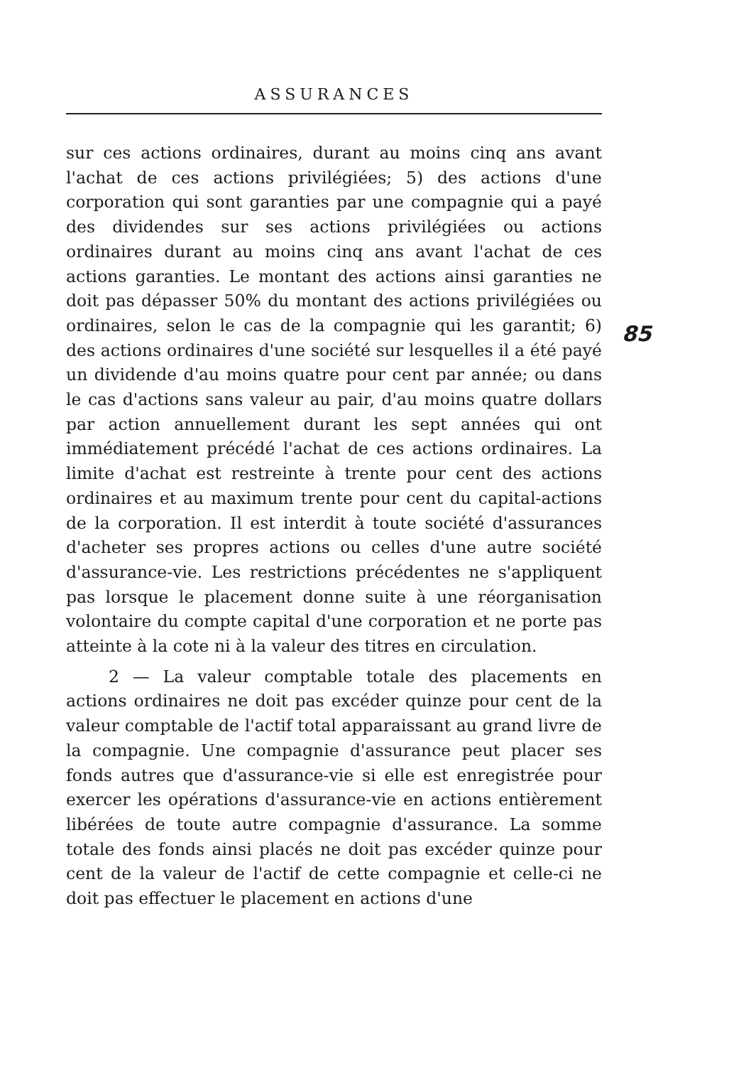ASSURANCES
85
sur ces actions ordinaires, durant au moins cinq ans avant l'achat de ces actions privilégiées; 5) des actions d'une corporation qui sont garanties par une compagnie qui a payé des dividendes sur ses actions privilégiées ou actions ordinaires durant au moins cinq ans avant l'achat de ces actions garanties. Le montant des actions ainsi garanties ne doit pas dépasser 50% du montant des actions privilégiées ou ordinaires, selon le cas de la compagnie qui les garantit; 6) des actions ordinaires d'une société sur lesquelles il a été payé un dividende d'au moins quatre pour cent par année; ou dans le cas d'actions sans valeur au pair, d'au moins quatre dollars par action annuellement durant les sept années qui ont immédiatement précédé l'achat de ces actions ordinaires. La limite d'achat est restreinte à trente pour cent des actions ordinaires et au maximum trente pour cent du capital-actions de la corporation. Il est interdit à toute société d'assurances d'acheter ses propres actions ou celles d'une autre société d'assurance-vie. Les restrictions précédentes ne s'appliquent pas lorsque le placement donne suite à une réorganisation volontaire du compte capital d'une corporation et ne porte pas atteinte à la cote ni à la valeur des titres en circulation.
2 — La valeur comptable totale des placements en actions ordinaires ne doit pas excéder quinze pour cent de la valeur comptable de l'actif total apparaissant au grand livre de la compagnie. Une compagnie d'assurance peut placer ses fonds autres que d'assurance-vie si elle est enregistrée pour exercer les opérations d'assurance-vie en actions entièrement libérées de toute autre compagnie d'assurance. La somme totale des fonds ainsi placés ne doit pas excéder quinze pour cent de la valeur de l'actif de cette compagnie et celle-ci ne doit pas effectuer le placement en actions d'une